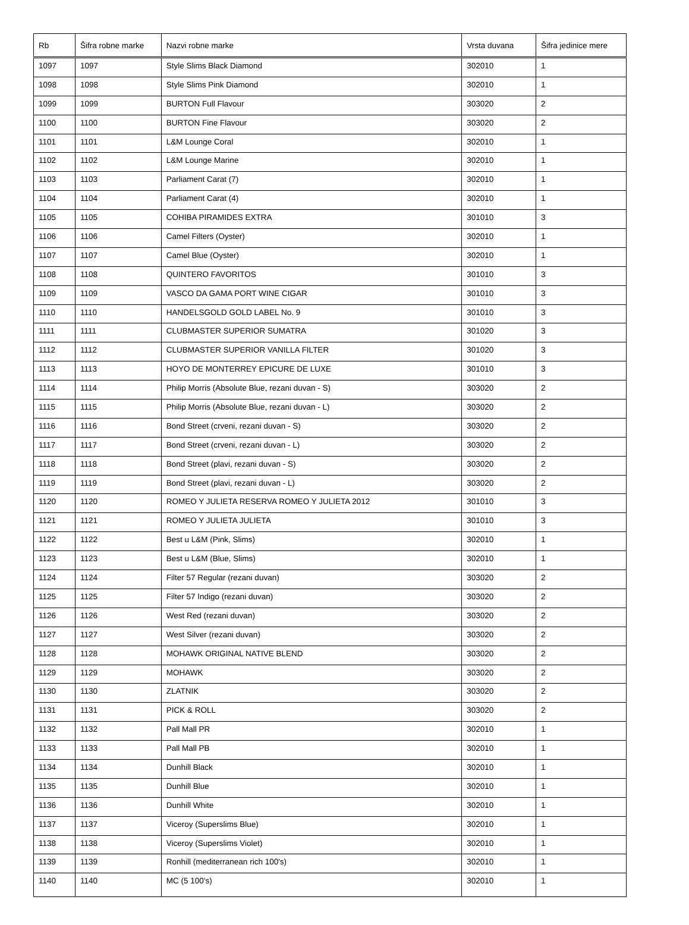| Rb | Šifra robne marke | Nazvi robne marke | Vrsta duvana | Šifra jedinice mere |
| --- | --- | --- | --- | --- |
| 1097 | 1097 | Style Slims Black Diamond | 302010 | 1 |
| 1098 | 1098 | Style Slims Pink Diamond | 302010 | 1 |
| 1099 | 1099 | BURTON Full Flavour | 303020 | 2 |
| 1100 | 1100 | BURTON Fine Flavour | 303020 | 2 |
| 1101 | 1101 | L&M Lounge Coral | 302010 | 1 |
| 1102 | 1102 | L&M Lounge Marine | 302010 | 1 |
| 1103 | 1103 | Parliament Carat (7) | 302010 | 1 |
| 1104 | 1104 | Parliament Carat (4) | 302010 | 1 |
| 1105 | 1105 | COHIBA PIRAMIDES EXTRA | 301010 | 3 |
| 1106 | 1106 | Camel Filters (Oyster) | 302010 | 1 |
| 1107 | 1107 | Camel Blue (Oyster) | 302010 | 1 |
| 1108 | 1108 | QUINTERO FAVORITOS | 301010 | 3 |
| 1109 | 1109 | VASCO DA GAMA PORT WINE CIGAR | 301010 | 3 |
| 1110 | 1110 | HANDELSGOLD GOLD LABEL No. 9 | 301010 | 3 |
| 1111 | 1111 | CLUBMASTER SUPERIOR SUMATRA | 301020 | 3 |
| 1112 | 1112 | CLUBMASTER SUPERIOR VANILLA FILTER | 301020 | 3 |
| 1113 | 1113 | HOYO DE MONTERREY EPICURE DE LUXE | 301010 | 3 |
| 1114 | 1114 | Philip Morris (Absolute Blue, rezani duvan - S) | 303020 | 2 |
| 1115 | 1115 | Philip Morris (Absolute Blue, rezani duvan - L) | 303020 | 2 |
| 1116 | 1116 | Bond Street (crveni, rezani duvan - S) | 303020 | 2 |
| 1117 | 1117 | Bond Street (crveni, rezani duvan - L) | 303020 | 2 |
| 1118 | 1118 | Bond Street (plavi, rezani duvan - S) | 303020 | 2 |
| 1119 | 1119 | Bond Street (plavi, rezani duvan - L) | 303020 | 2 |
| 1120 | 1120 | ROMEO Y JULIETA RESERVA ROMEO Y JULIETA 2012 | 301010 | 3 |
| 1121 | 1121 | ROMEO Y JULIETA JULIETA | 301010 | 3 |
| 1122 | 1122 | Best u L&M (Pink, Slims) | 302010 | 1 |
| 1123 | 1123 | Best u L&M (Blue, Slims) | 302010 | 1 |
| 1124 | 1124 | Filter 57 Regular (rezani duvan) | 303020 | 2 |
| 1125 | 1125 | Filter 57 Indigo (rezani duvan) | 303020 | 2 |
| 1126 | 1126 | West Red (rezani duvan) | 303020 | 2 |
| 1127 | 1127 | West Silver (rezani duvan) | 303020 | 2 |
| 1128 | 1128 | MOHAWK ORIGINAL NATIVE BLEND | 303020 | 2 |
| 1129 | 1129 | MOHAWK | 303020 | 2 |
| 1130 | 1130 | ZLATNIK | 303020 | 2 |
| 1131 | 1131 | PICK & ROLL | 303020 | 2 |
| 1132 | 1132 | Pall Mall PR | 302010 | 1 |
| 1133 | 1133 | Pall Mall PB | 302010 | 1 |
| 1134 | 1134 | Dunhill Black | 302010 | 1 |
| 1135 | 1135 | Dunhill Blue | 302010 | 1 |
| 1136 | 1136 | Dunhill White | 302010 | 1 |
| 1137 | 1137 | Viceroy (Superslims Blue) | 302010 | 1 |
| 1138 | 1138 | Viceroy (Superslims Violet) | 302010 | 1 |
| 1139 | 1139 | Ronhill (mediterranean rich 100's) | 302010 | 1 |
| 1140 | 1140 | MC (5 100's) | 302010 | 1 |